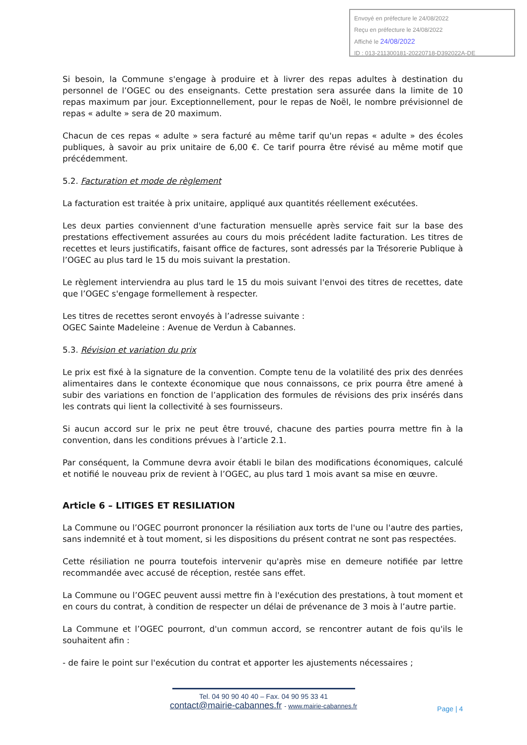Envoyé en préfecture le 24/08/2022
Reçu en préfecture le 24/08/2022
Affiché le 24/08/2022
ID : 013-211300181-20220718-D392022A-DE
Si besoin, la Commune s'engage à produire et à livrer des repas adultes à destination du personnel de l’OGEC ou des enseignants. Cette prestation sera assurée dans la limite de 10 repas maximum par jour. Exceptionnellement, pour le repas de Noël, le nombre prévisionnel de repas « adulte » sera de 20 maximum.
Chacun de ces repas « adulte » sera facturé au même tarif qu'un repas « adulte » des écoles publiques, à savoir au prix unitaire de 6,00 €. Ce tarif pourra être révisé au même motif que précédemment.
5.2. Facturation et mode de règlement
La facturation est traitée à prix unitaire, appliqué aux quantités réellement exécutées.
Les deux parties conviennent d'une facturation mensuelle après service fait sur la base des prestations effectivement assurées au cours du mois précédent ladite facturation. Les titres de recettes et leurs justificatifs, faisant office de factures, sont adressés par la Trésorerie Publique à l’OGEC au plus tard le 15 du mois suivant la prestation.
Le règlement interviendra au plus tard le 15 du mois suivant l'envoi des titres de recettes, date que l’OGEC s'engage formellement à respecter.
Les titres de recettes seront envoyés à l’adresse suivante :
OGEC Sainte Madeleine : Avenue de Verdun à Cabannes.
5.3. Révision et variation du prix
Le prix est fixé à la signature de la convention. Compte tenu de la volatilité des prix des denrées alimentaires dans le contexte économique que nous connaissons, ce prix pourra être amené à subir des variations en fonction de l’application des formules de révisions des prix insérés dans les contrats qui lient la collectivité à ses fournisseurs.
Si aucun accord sur le prix ne peut être trouvé, chacune des parties pourra mettre fin à la convention, dans les conditions prévues à l’article 2.1.
Par conséquent, la Commune devra avoir établi le bilan des modifications économiques, calculé et notifié le nouveau prix de revient à l’OGEC, au plus tard 1 mois avant sa mise en œuvre.
Article 6 – LITIGES ET RESILIATION
La Commune ou l’OGEC pourront prononcer la résiliation aux torts de l'une ou l'autre des parties, sans indemnité et à tout moment, si les dispositions du présent contrat ne sont pas respectées.
Cette résiliation ne pourra toutefois intervenir qu'après mise en demeure notifiée par lettre recommandée avec accusé de réception, restée sans effet.
La Commune ou l’OGEC peuvent aussi mettre fin à l'exécution des prestations, à tout moment et en cours du contrat, à condition de respecter un délai de prévenance de 3 mois à l’autre partie.
La Commune et l’OGEC pourront, d'un commun accord, se rencontrer autant de fois qu'ils le souhaitent afin :
- de faire le point sur l'exécution du contrat et apporter les ajustements nécessaires ;
Tel. 04 90 90 40 40 – Fax. 04 90 95 33 41
contact@mairie-cabannes.fr - www.mairie-cabannes.fr
Page | 4